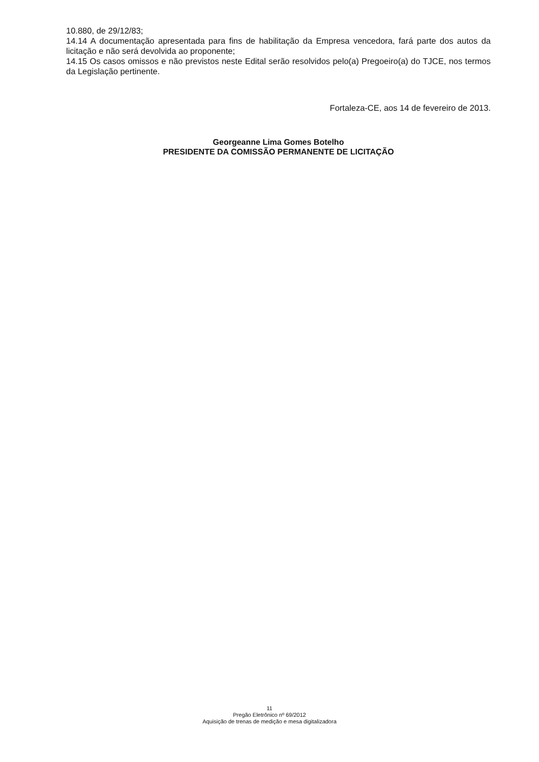10.880, de 29/12/83;
14.14 A documentação apresentada para fins de habilitação da Empresa vencedora, fará parte dos autos da licitação e não será devolvida ao proponente;
14.15 Os casos omissos e não previstos neste Edital serão resolvidos pelo(a) Pregoeiro(a) do TJCE, nos termos da Legislação pertinente.
Fortaleza-CE, aos 14 de fevereiro de 2013.
Georgeanne Lima Gomes Botelho
PRESIDENTE DA COMISSÃO PERMANENTE DE LICITAÇÃO
11
Pregão Eletrônico nº 69/2012
Aquisição de trenas de medição e mesa digitalizadora